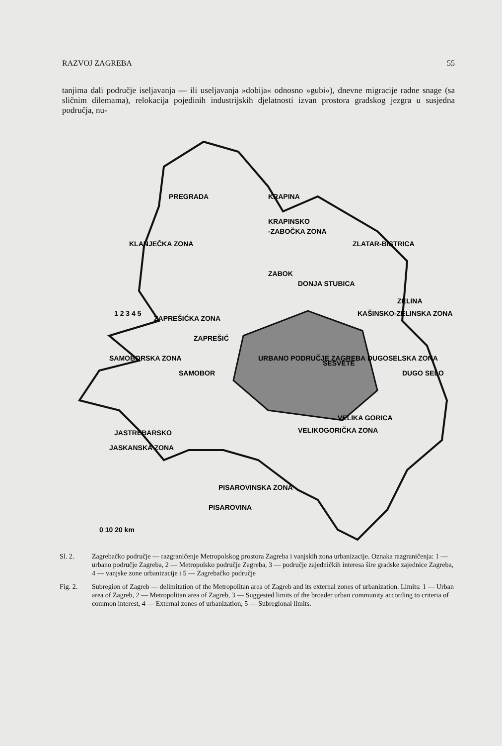RAZVOJ ZAGREBA 55
tanjima dali područje iseljavanja — ili useljavanja »dobija« odnosno »gubi«), dnevne migracije radne snage (sa sličnim dilemama), relokacija pojedinih industrijskih djelatnosti izvan prostora gradskog jezgra u susjedna područja, nu-
PREGRADA
KRAPINA
KRAPINSKO
-ZABOČKA ZONA
KLANJEČKA ZONA
ZLATAR-BISTRICA
ZABOK
DONJA STUBICA
ZELINA
KAŠINSKO-ZELINSKA ZONA
ZAPREŠIĆKA ZONA
ZAPREŠIĆ
SAMOBORSKA ZONA
SAMOBOR
URBANO PODRUČJE ZAGREBA
SESVETE
DUGOSELSKA ZONA
DUGO SELO
VELIKA GORICA
VELIKOGORIČKA ZONA
JASTREBARSKO
JASKANSKA ZONA
PISAROVINSKA ZONA
PISAROVINA
1 2 3 4 5
0 10 20 km
Sl. 2. Zagrebačko područje — razgraničenje Metropolskog prostora Zagreba i vanjskih zona urbanizacije. Oznaka razgraničenja: 1 — urbano područje Zagreba, 2 — Metropolsko područje Zagreba, 3 — područje zajedničkih interesa šire gradske zajednice Zagreba, 4 — vanjske zone urbanizacije i 5 — Zagrebačko područje
Fig. 2. Subregion of Zagreb — delimitation of the Metropolitan area of Zagreb and its external zones of urbanization. Limits: 1 — Urban area of Zagreb, 2 — Metropolitan area of Zagreb, 3 — Suggested limits of the broader urban community according to criteria of common interest, 4 — External zones of urbanization, 5 — Subregional limits.